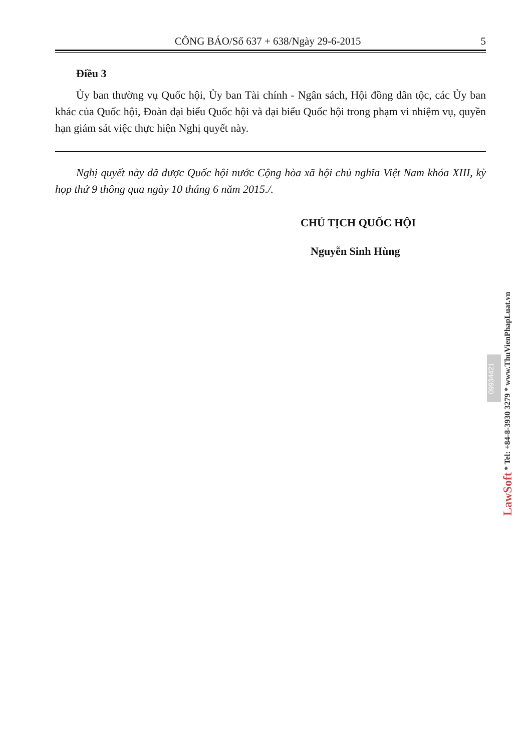CÔNG BÁO/Số 637 + 638/Ngày 29-6-2015 5
Điều 3
Ủy ban thường vụ Quốc hội, Ủy ban Tài chính - Ngân sách, Hội đồng dân tộc, các Ủy ban khác của Quốc hội, Đoàn đại biểu Quốc hội và đại biểu Quốc hội trong phạm vi nhiệm vụ, quyền hạn giám sát việc thực hiện Nghị quyết này.
Nghị quyết này đã được Quốc hội nước Cộng hòa xã hội chủ nghĩa Việt Nam khóa XIII, kỳ họp thứ 9 thông qua ngày 10 tháng 6 năm 2015./.
CHỦ TỊCH QUỐC HỘI
Nguyễn Sinh Hùng
09934421
LawSoft * Tel: +84-8-3930 3279 * www.ThuVienPhapLuat.vn